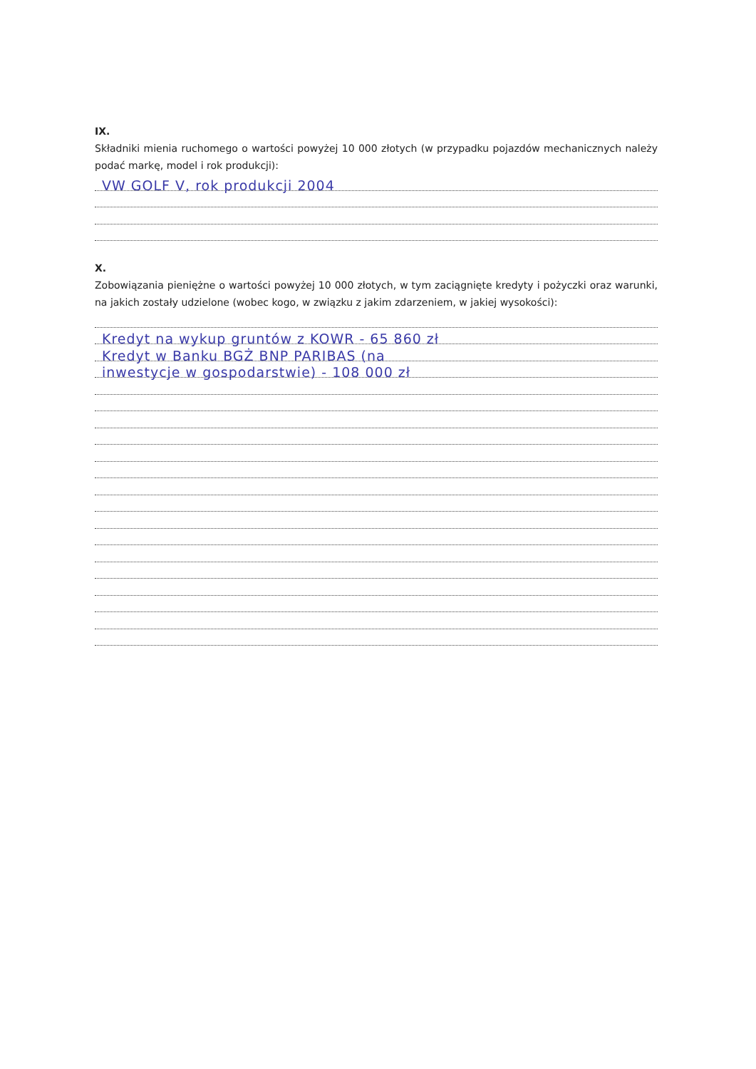IX.
Składniki mienia ruchomego o wartości powyżej 10 000 złotych (w przypadku pojazdów mechanicznych należy podać markę, model i rok produkcji):
VW GOLF V, rok produkcji 2004
X.
Zobowiązania pieniężne o wartości powyżej 10 000 złotych, w tym zaciągnięte kredyty i pożyczki oraz warunki, na jakich zostały udzielone (wobec kogo, w związku z jakim zdarzeniem, w jakiej wysokości):
Kredyt na wykup gruntów z KOWR - 65 860 zł
Kredyt w Banku BGŻ BNP PARIBAS (na
inwestycje w gospodarstwie) - 108 000 zł